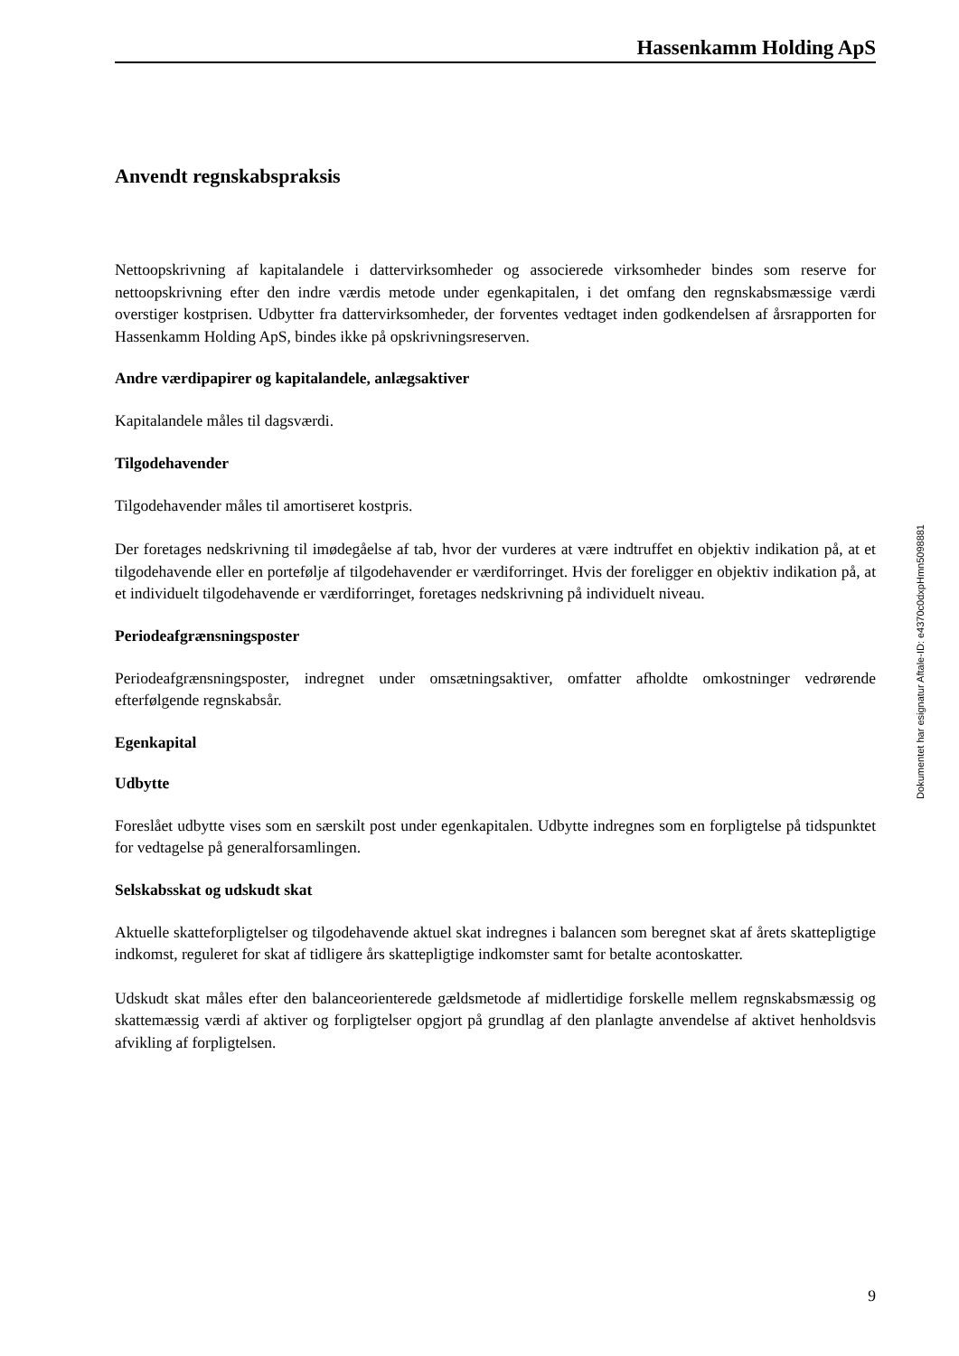Hassenkamm Holding ApS
Anvendt regnskabspraksis
Nettoopskrivning af kapitalandele i dattervirksomheder og associerede virksomheder bindes som reserve for nettoopskrivning efter den indre værdis metode under egenkapitalen, i det omfang den regnskabsmæssige værdi overstiger kostprisen. Udbytter fra dattervirksomheder, der forventes vedtaget inden godkendelsen af årsrapporten for Hassenkamm Holding ApS, bindes ikke på opskrivningsreserven.
Andre værdipapirer og kapitalandele, anlægsaktiver
Kapitalandele måles til dagsværdi.
Tilgodehavender
Tilgodehavender måles til amortiseret kostpris.
Der foretages nedskrivning til imødegåelse af tab, hvor der vurderes at være indtruffet en objektiv indikation på, at et tilgodehavende eller en portefølje af tilgodehavender er værdiforringet. Hvis der foreligger en objektiv indikation på, at et individuelt tilgodehavende er værdiforringet, foretages nedskrivning på individuelt niveau.
Periodeafgrænsningsposter
Periodeafgrænsningsposter, indregnet under omsætningsaktiver, omfatter afholdte omkostninger vedrørende efterfølgende regnskabsår.
Egenkapital
Udbytte
Foreslået udbytte vises som en særskilt post under egenkapitalen. Udbytte indregnes som en forpligtelse på tidspunktet for vedtagelse på generalforsamlingen.
Selskabsskat og udskudt skat
Aktuelle skatteforpligtelser og tilgodehavende aktuel skat indregnes i balancen som beregnet skat af årets skattepligtige indkomst, reguleret for skat af tidligere års skattepligtige indkomster samt for betalte acontoskatter.
Udskudt skat måles efter den balanceorienterede gældsmetode af midlertidige forskelle mellem regnskabsmæssig og skattemæssig værdi af aktiver og forpligtelser opgjort på grundlag af den planlagte anvendelse af aktivet henholdsvis afvikling af forpligtelsen.
Dokumentet har esignatur Aftale-ID: e4370c0dxpHmn5098881
9